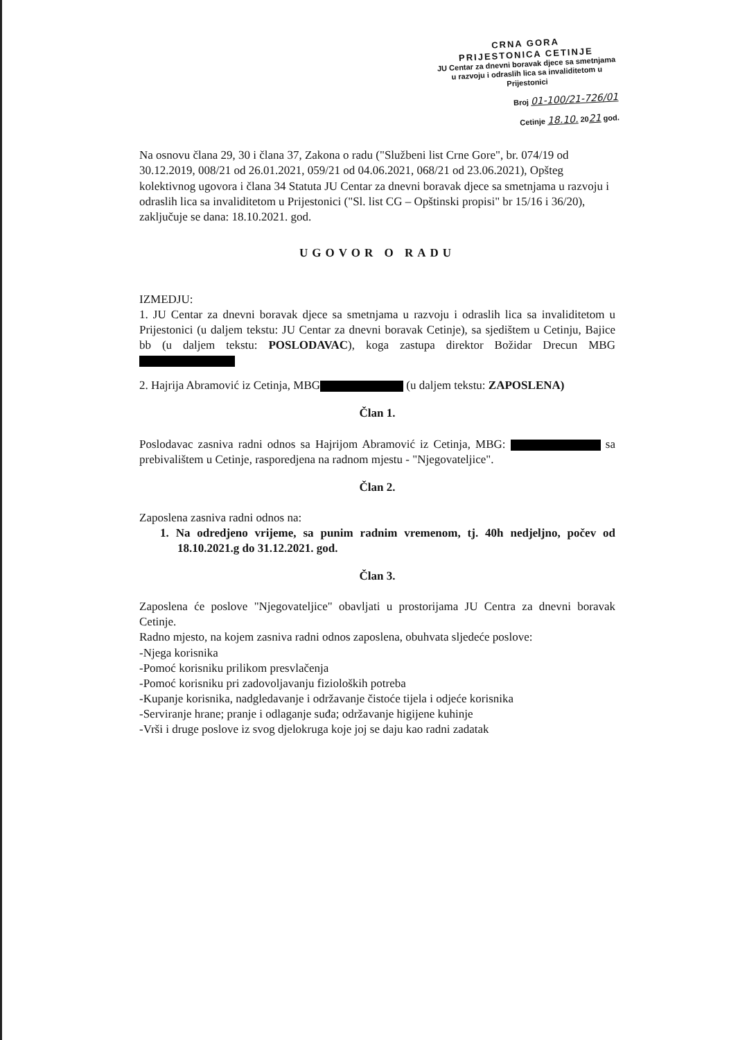CRNA GORA
PRIJESTONICA CETINJE
JU Centar za dnevni boravak djece sa smetnjama u razvoju i odraslih lica sa invaliditetom u Prijestonici
Broj 01-100/21-726/01
Cetinje 18.10. 2021 god.
Na osnovu člana 29, 30 i člana 37, Zakona o radu ("Službeni list Crne Gore", br. 074/19 od 30.12.2019, 008/21 od 26.01.2021, 059/21 od 04.06.2021, 068/21 od 23.06.2021), Opšteg kolektivnog ugovora i člana 34 Statuta JU Centar za dnevni boravak djece sa smetnjama u razvoju i odraslih lica sa invaliditetom u Prijestonici ("Sl. list CG – Opštinski propisi" br 15/16 i 36/20), zaključuje se dana: 18.10.2021. god.
UGOVOR O RADU
IZMEDJU:
1. JU Centar za dnevni boravak djece sa smetnjama u razvoju i odraslih lica sa invaliditetom u Prijestonici (u daljem tekstu: JU Centar za dnevni boravak Cetinje), sa sjedištem u Cetinju, Bajice bb (u daljem tekstu: POSLODAVAC), koga zastupa direktor Božidar Drecun MBG
2. Hajrija Abramović iz Cetinja, MBG (u daljem tekstu: ZAPOSLENA)
Član 1.
Poslodavac zasniva radni odnos sa Hajrijom Abramović iz Cetinja, MBG: sa prebivalištem u Cetinje, rasporedjena na radnom mjestu - "Njegovateljice".
Član 2.
Zaposlena zasniva radni odnos na:
1. Na odredjeno vrijeme, sa punim radnim vremenom, tj. 40h nedjeljno, počev od 18.10.2021.g do 31.12.2021. god.
Član 3.
Zaposlena će poslove "Njegovateljice" obavljati u prostorijama JU Centra za dnevni boravak Cetinje.
Radno mjesto, na kojem zasniva radni odnos zaposlena, obuhvata sljedeće poslove:
-Njega korisnika
-Pomoć korisniku prilikom presvlačenja
-Pomoć korisniku pri zadovoljavanju fizioloških potreba
-Kupanje korisnika, nadgledavanje i održavanje čistoće tijela i odjeće korisnika
-Serviranje hrane; pranje i odlaganje suđa; održavanje higijene kuhinje
-Vrši i druge poslove iz svog djelokruga koje joj se daju kao radni zadatak